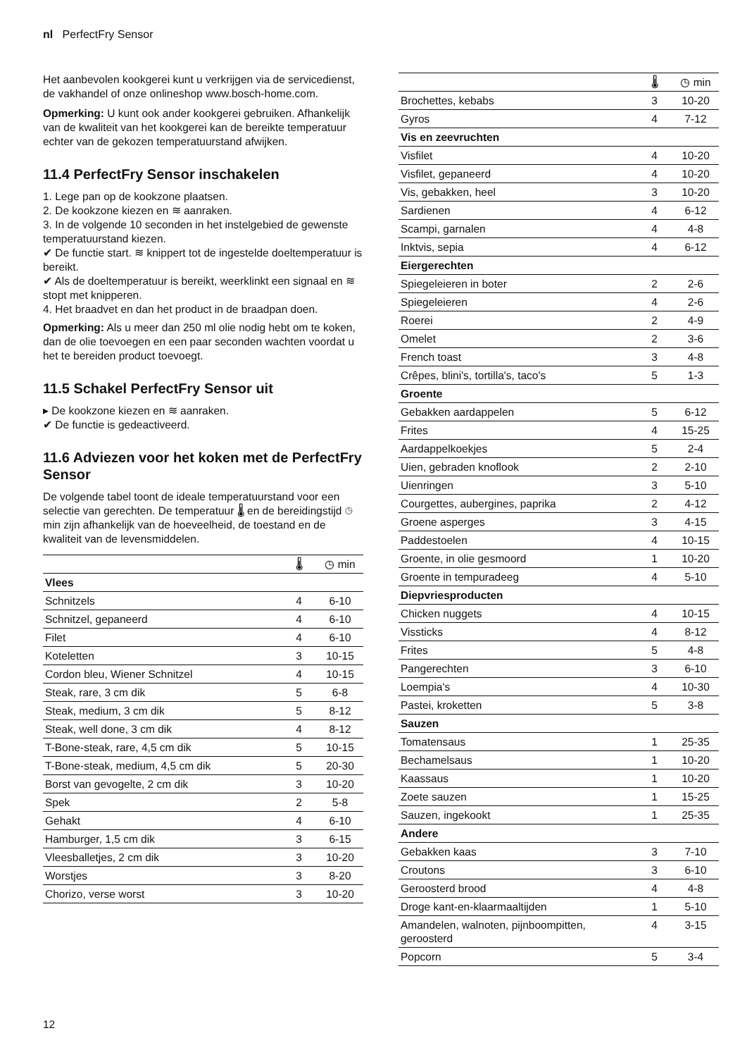nl PerfectFry Sensor
Het aanbevolen kookgerei kunt u verkrijgen via de servicedienst, de vakhandel of onze onlineshop www.bosch-home.com.
Opmerking: U kunt ook ander kookgerei gebruiken. Afhankelijk van de kwaliteit van het kookgerei kan de bereikte temperatuur echter van de gekozen temperatuurstand afwijken.
11.4 PerfectFry Sensor inschakelen
1. Lege pan op de kookzone plaatsen.
2. De kookzone kiezen en ≋ aanraken.
3. In de volgende 10 seconden in het instelgebied de gewenste temperatuurstand kiezen.
✔ De functie start. ≋ knippert tot de ingestelde doeltemperatuur is bereikt.
✔ Als de doeltemperatuur is bereikt, weerklinkt een signaal en ≋ stopt met knipperen.
4. Het braadvet en dan het product in de braadpan doen.
Opmerking: Als u meer dan 250 ml olie nodig hebt om te koken, dan de olie toevoegen en een paar seconden wachten voordat u het te bereiden product toevoegt.
11.5 Schakel PerfectFry Sensor uit
▸ De kookzone kiezen en ≋ aanraken.
✔ De functie is gedeactiveerd.
11.6 Adviezen voor het koken met de PerfectFry Sensor
De volgende tabel toont de ideale temperatuurstand voor een selectie van gerechten. De temperatuur 🌡 en de bereidingstijd ◷ min zijn afhankelijk van de hoeveelheid, de toestand en de kwaliteit van de levensmiddelen.
| | 🌡 | ◷ min |
| --- | --- | --- |
| Vlees | | |
| Schnitzels | 4 | 6-10 |
| Schnitzel, gepaneerd | 4 | 6-10 |
| Filet | 4 | 6-10 |
| Koteletten | 3 | 10-15 |
| Cordon bleu, Wiener Schnitzel | 4 | 10-15 |
| Steak, rare, 3 cm dik | 5 | 6-8 |
| Steak, medium, 3 cm dik | 5 | 8-12 |
| Steak, well done, 3 cm dik | 4 | 8-12 |
| T-Bone-steak, rare, 4,5 cm dik | 5 | 10-15 |
| T-Bone-steak, medium, 4,5 cm dik | 5 | 20-30 |
| Borst van gevogelte, 2 cm dik | 3 | 10-20 |
| Spek | 2 | 5-8 |
| Gehakt | 4 | 6-10 |
| Hamburger, 1,5 cm dik | 3 | 6-15 |
| Vleesballetjes, 2 cm dik | 3 | 10-20 |
| Worstjes | 3 | 8-20 |
| Chorizo, verse worst | 3 | 10-20 |
| | 🌡 | ◷ min |
| --- | --- | --- |
| Brochettes, kebabs | 3 | 10-20 |
| Gyros | 4 | 7-12 |
| Vis en zeevruchten | | |
| Visfilet | 4 | 10-20 |
| Visfilet, gepaneerd | 4 | 10-20 |
| Vis, gebakken, heel | 3 | 10-20 |
| Sardienen | 4 | 6-12 |
| Scampi, garnalen | 4 | 4-8 |
| Inktvis, sepia | 4 | 6-12 |
| Eiergerechten | | |
| Spiegeleieren in boter | 2 | 2-6 |
| Spiegeleieren | 4 | 2-6 |
| Roerei | 2 | 4-9 |
| Omelet | 2 | 3-6 |
| French toast | 3 | 4-8 |
| Crêpes, blini's, tortilla's, taco's | 5 | 1-3 |
| Groente | | |
| Gebakken aardappelen | 5 | 6-12 |
| Frites | 4 | 15-25 |
| Aardappelkoekjes | 5 | 2-4 |
| Uien, gebraden knoflook | 2 | 2-10 |
| Uienringen | 3 | 5-10 |
| Courgettes, aubergines, paprika | 2 | 4-12 |
| Groene asperges | 3 | 4-15 |
| Paddestoelen | 4 | 10-15 |
| Groente, in olie gesmoord | 1 | 10-20 |
| Groente in tempuradeeg | 4 | 5-10 |
| Diepvriesproducten | | |
| Chicken nuggets | 4 | 10-15 |
| Vissticks | 4 | 8-12 |
| Frites | 5 | 4-8 |
| Pangerechten | 3 | 6-10 |
| Loempia's | 4 | 10-30 |
| Pastei, kroketten | 5 | 3-8 |
| Sauzen | | |
| Tomatensaus | 1 | 25-35 |
| Bechamelsaus | 1 | 10-20 |
| Kaassaus | 1 | 10-20 |
| Zoete sauzen | 1 | 15-25 |
| Sauzen, ingekookt | 1 | 25-35 |
| Andere | | |
| Gebakken kaas | 3 | 7-10 |
| Croutons | 3 | 6-10 |
| Geroosterd brood | 4 | 4-8 |
| Droge kant-en-klaarmaaltijden | 1 | 5-10 |
| Amandelen, walnoten, pijnboompitten, geroosterd | 4 | 3-15 |
| Popcorn | 5 | 3-4 |
12